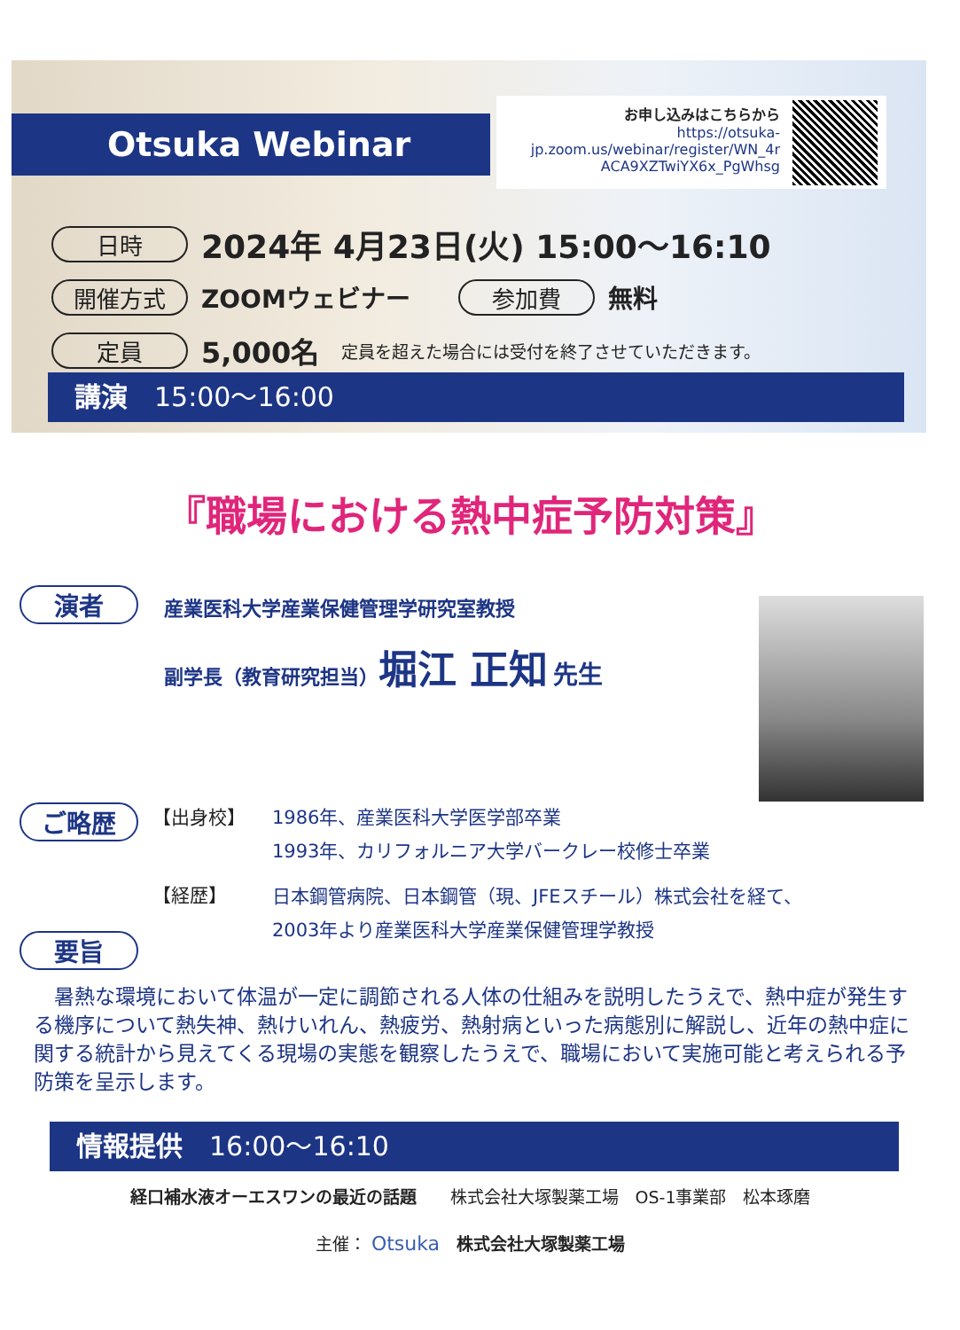Otsuka Webinar
お申し込みはこちらから
https://otsuka-
jp.zoom.us/webinar/register/WN_4r
ACA9XZTwiYX6x_PgWhsg
日時 2024年 4月23日(火) 15:00～16:10
開催方式 ZOOMウェビナー 参加費 無料
定員 5,000名 定員を超えた場合には受付を終了させていただきます。
講演　15:00～16:00
『職場における熱中症予防対策』
演者
産業医科大学産業保健管理学研究室教授
副学長（教育研究担当）堀江 正知 先生
ご略歴
【出身校】 1986年、産業医科大学医学部卒業
1993年、カリフォルニア大学バークレー校修士卒業
【経歴】
日本鋼管病院、日本鋼管（現、JFEスチール）株式会社を経て、
2003年より産業医科大学産業保健管理学教授
要旨
　暑熱な環境において体温が一定に調節される人体の仕組みを説明したうえで、熱中症が発生する機序について熱失神、熱けいれん、熱疲労、熱射病といった病態別に解説し、近年の熱中症に関する統計から見えてくる現場の実態を観察したうえで、職場において実施可能と考えられる予防策を呈示します。
情報提供　16:00～16:10
経口補水液オーエスワンの最近の話題　　株式会社大塚製薬工場　OS-1事業部　松本琢磨
主催： Otsuka　株式会社大塚製薬工場